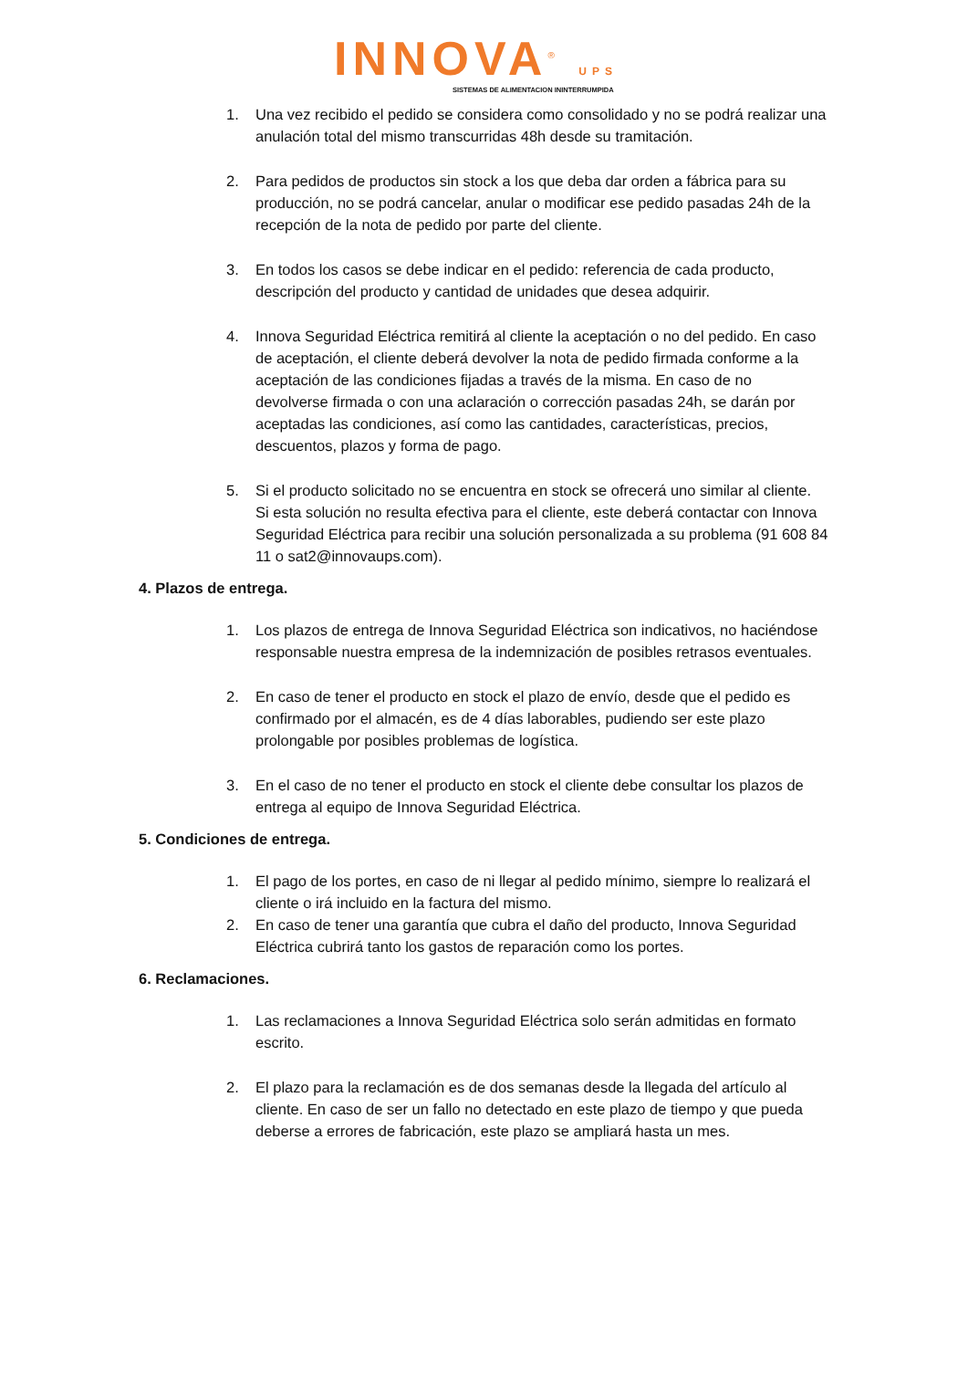INNOVA<sup>®</sup> UPS
SISTEMAS DE ALIMENTACION ININTERRUMPIDA
1. Una vez recibido el pedido se considera como consolidado y no se podrá realizar una anulación total del mismo transcurridas 48h desde su tramitación.
2. Para pedidos de productos sin stock a los que deba dar orden a fábrica para su producción, no se podrá cancelar, anular o modificar ese pedido pasadas 24h de la recepción de la nota de pedido por parte del cliente.
3. En todos los casos se debe indicar en el pedido: referencia de cada producto, descripción del producto y cantidad de unidades que desea adquirir.
4. Innova Seguridad Eléctrica remitirá al cliente la aceptación o no del pedido. En caso de aceptación, el cliente deberá devolver la nota de pedido firmada conforme a la aceptación de las condiciones fijadas a través de la misma. En caso de no devolverse firmada o con una aclaración o corrección pasadas 24h, se darán por aceptadas las condiciones, así como las cantidades, características, precios, descuentos, plazos y forma de pago.
5. Si el producto solicitado no se encuentra en stock se ofrecerá uno similar al cliente. Si esta solución no resulta efectiva para el cliente, este deberá contactar con Innova Seguridad Eléctrica para recibir una solución personalizada a su problema (91 608 84 11 o sat2@innovaups.com).
4. Plazos de entrega.
1. Los plazos de entrega de Innova Seguridad Eléctrica son indicativos, no haciéndose responsable nuestra empresa de la indemnización de posibles retrasos eventuales.
2. En caso de tener el producto en stock el plazo de envío, desde que el pedido es confirmado por el almacén, es de 4 días laborables, pudiendo ser este plazo prolongable por posibles problemas de logística.
3. En el caso de no tener el producto en stock el cliente debe consultar los plazos de entrega al equipo de Innova Seguridad Eléctrica.
5. Condiciones de entrega.
1. El pago de los portes, en caso de ni llegar al pedido mínimo, siempre lo realizará el cliente o irá incluido en la factura del mismo.
2. En caso de tener una garantía que cubra el daño del producto, Innova Seguridad Eléctrica cubrirá tanto los gastos de reparación como los portes.
6. Reclamaciones.
1. Las reclamaciones a Innova Seguridad Eléctrica solo serán admitidas en formato escrito.
2. El plazo para la reclamación es de dos semanas desde la llegada del artículo al cliente. En caso de ser un fallo no detectado en este plazo de tiempo y que pueda deberse a errores de fabricación, este plazo se ampliará hasta un mes.